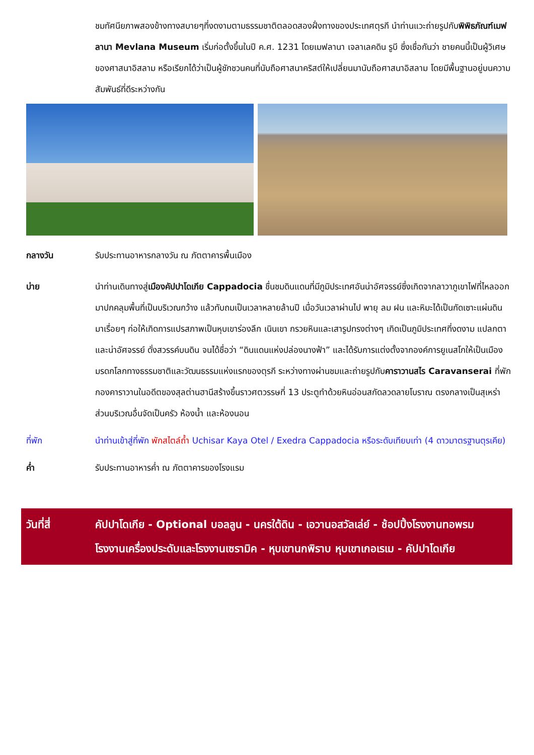ชมทัศนียภาพสองข้างทางสบายๆที่งดงามตามธรรมชาติตลอดสองฝั่งทางของประเทศตุรกี นำท่านแวะถ่ายรูปกับพิพิธภัณฑ์เมฟลานา Mevlana Museum เริ่มก่อตั้งขึ้นในปี ค.ศ. 1231 โดยเมฟลานา เจลาเลคดิน รูบี ซึ่งเชื่อกันว่า ชายคนนี้เป็นผู้วิเศษของศาสนาอิสลาม หรือเรียกได้ว่าเป็นผู้ชักชวนคนที่นับถือศาสนาคริสต์ให้เปลี่ยนมานับถือศาสนาอิสลาม โดยมีพื้นฐานอยู่บนความสัมพันธ์ที่ดีระหว่างกัน
กลางวัน รับประทานอาหารกลางวัน ณ ภัตตาคารพื้นเมือง
บ่าย นำท่านเดินทางสู่เมืองคัปปาโดเกีย Cappadocia ชื่นชมดินแดนที่มีภูมิประเทศอันน่าอัศจรรย์ซึ่งเกิดจากลาวาภูเขาไฟที่ไหลออกมาปกคลุมพื้นที่เป็นบริเวณกว้าง แล้วทับถมเป็นเวลาหลายล้านปี เมื่อวันเวลาผ่านไป พายุ ลม ฝน และหิมะได้เป็นกัดเซาะแผ่นดิน มาเรื่อยๆ ก่อให้เกิดการแปรสภาพเป็นหุบเขาร่องลึก เนินเขา กรวยหินและเสารูปทรงต่างๆ เกิดเป็นภูมิประเทศที่งดงาม แปลกตาและน่าอัศจรรย์ ดั่งสวรรค์บนดิน จนได้ชื่อว่า “ดินแดนแห่งปล่องนางฟ้า” และได้รับการแต่งตั้งจากองค์การยูเนสโกให้เป็นเมืองมรดกโลกทางธรรมชาติและวัฒนธรรมแห่งแรกของตุรกี ระหว่างทางผ่านชมและถ่ายรูปกับคาราวานสไร Caravanserai ที่พักกองคาราวานในอดีตของสุลต่านฮานีสร้างขึ้นราวศตวรรษที่ 13 ประตูทำด้วยหินอ่อนสกัดลวดลายโบราณ ตรงกลางเป็นสุเหร่า ส่วนบริเวณอื่นจัดเป็นครัว ห้องน้ำ และห้องนอน
ที่พัก นำท่านเข้าสู่ที่พัก พักสไตล์ถ้ำ Uchisar Kaya Otel / Exedra Cappadocia หรือระดับเทียบเท่า (4 ดาวมาตรฐานตุรเคีย)
ค่ำ รับประทานอาหารค่ำ ณ ภัตตาคารของโรงแรม
วันที่สี่ คัปปาโดเกีย - Optional บอลลูน - นครใต้ดิน - เอวานอสวัลเล่ย์ - ช้อปปิ้งโรงงานทอพรม โรงงานเครื่องประดับและโรงงานเซรามิค - หุบเขานกพิราบ หุบเขาเกอเรเม - คัปปาโดเกีย